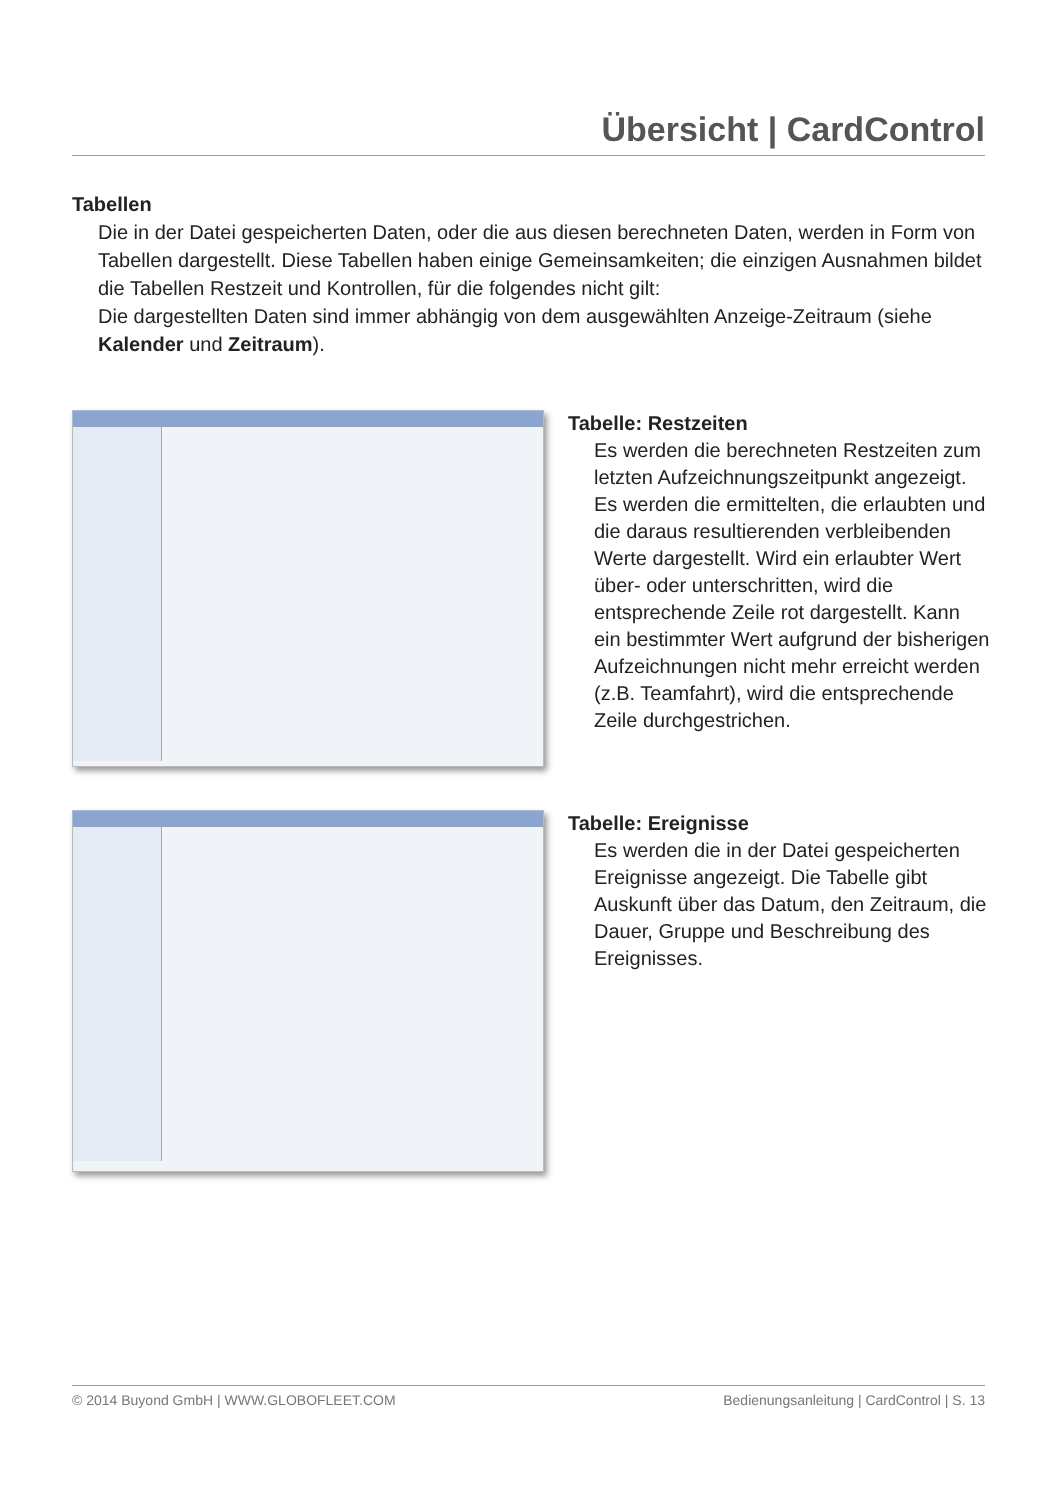Übersicht | CardControl
Tabellen
Die in der Datei gespeicherten Daten, oder die aus diesen berechneten Daten, werden in Form von Tabellen dargestellt. Diese Tabellen haben einige Gemeinsamkeiten; die einzigen Ausnahmen bildet die Tabellen Restzeit und Kontrollen, für die folgendes nicht gilt:
Die dargestellten Daten sind immer abhängig von dem ausgewählten Anzeige-Zeitraum (siehe Kalender und Zeitraum).
Tabelle: Restzeiten
Es werden die berechneten Restzeiten zum letzten Aufzeichnungszeitpunkt angezeigt. Es werden die ermittelten, die erlaubten und die daraus resultierenden verbleibenden Werte dargestellt. Wird ein erlaubter Wert über- oder unterschritten, wird die entsprechende Zeile rot darge­stellt. Kann ein bestimmter Wert aufgrund der bisherigen Aufzeichnungen nicht mehr erreicht werden (z.B. Teamfahrt), wird die entsprechende Zeile durchgestrichen.
Tabelle: Ereignisse
Es werden die in der Datei gespeicherten Ereignisse angezeigt. Die Tabelle gibt Auskunft über das Datum, den Zeitraum, die Dauer, Gruppe und Beschreibung des Ereignisses.
© 2014 Buyond GmbH | WWW.GLOBOFLEET.COM Bedienungsanleitung | CardControl | S. 13